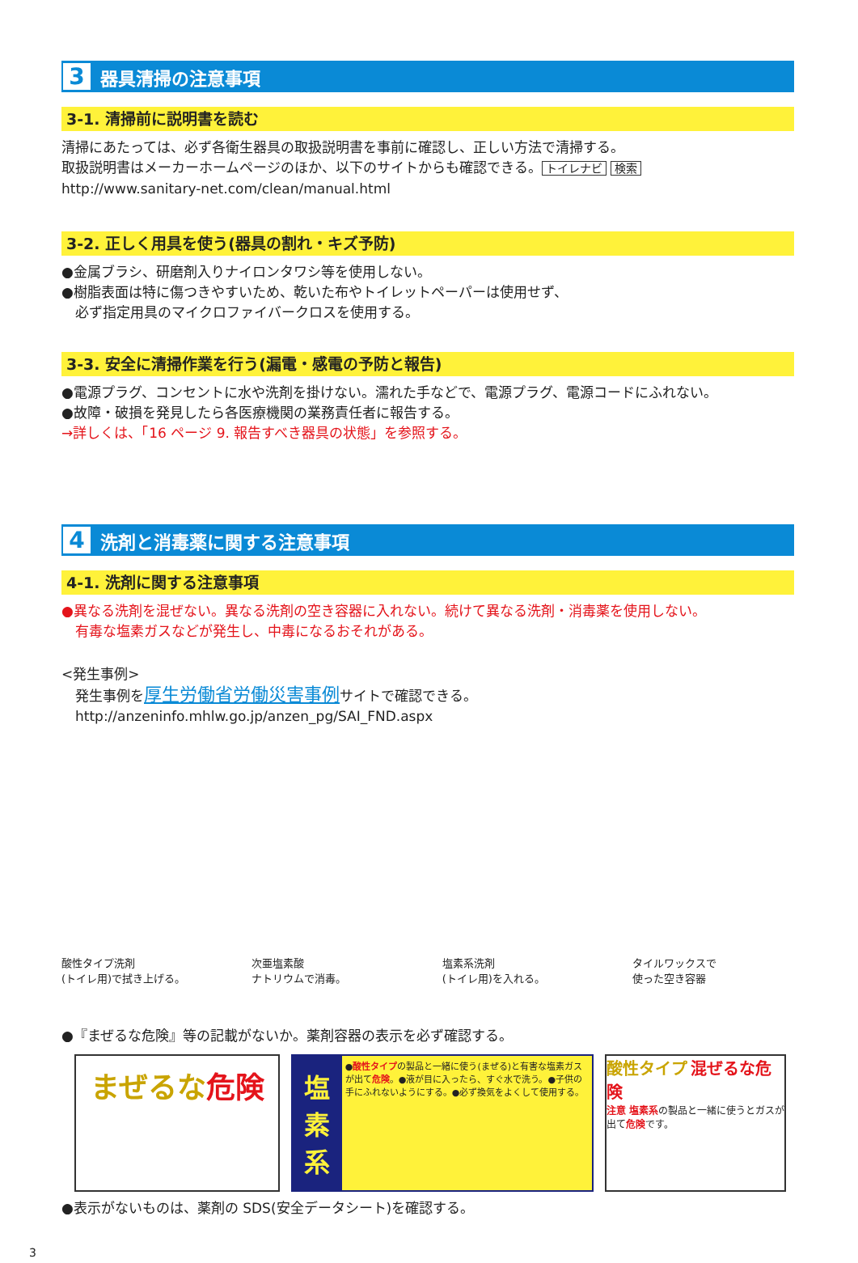3 器具清掃の注意事項
3-1. 清掃前に説明書を読む
清掃にあたっては、必ず各衛生器具の取扱説明書を事前に確認し、正しい方法で清掃する。
取扱説明書はメーカーホームページのほか、以下のサイトからも確認できる。 トイレナビ 検索
http://www.sanitary-net.com/clean/manual.html
3-2. 正しく用具を使う(器具の割れ・キズ予防)
●金属ブラシ、研磨剤入りナイロンタワシ等を使用しない。
●樹脂表面は特に傷つきやすいため、乾いた布やトイレットペーパーは使用せず、
　必ず指定用具のマイクロファイバークロスを使用する。
3-3. 安全に清掃作業を行う(漏電・感電の予防と報告)
●電源プラグ、コンセントに水や洗剤を掛けない。濡れた手などで、電源プラグ、電源コードにふれない。
●故障・破損を発見したら各医療機関の業務責任者に報告する。
→詳しくは、「16 ページ 9. 報告すべき器具の状態」を参照する。
4 洗剤と消毒薬に関する注意事項
4-1. 洗剤に関する注意事項
●異なる洗剤を混ぜない。異なる洗剤の空き容器に入れない。続けて異なる洗剤・消毒薬を使用しない。
　有毒な塩素ガスなどが発生し、中毒になるおそれがある。
<発生事例>
　発生事例を厚生労働省労働災害事例サイトで確認できる。
　http://anzeninfo.mhlw.go.jp/anzen_pg/SAI_FND.aspx
酸性タイプ洗剤
(トイレ用)で拭き上げる。
次亜塩素酸
ナトリウムで消毒。
塩素系洗剤
(トイレ用)を入れる。
タイルワックスで
使った空き容器
●『まぜるな危険』等の記載がないか。薬剤容器の表示を必ず確認する。
まぜるな危険
塩素系
●酸性タイプの製品と一緒に使う(まぜる)と有害な塩素ガスが出て危険。●液が目に入ったら、すぐ水で洗う。●子供の手にふれないようにする。●必ず換気をよくして使用する。
酸性タイプ 混ぜるな危険
注意 塩素系の製品と一緒に使うとガスが出て危険です。
●表示がないものは、薬剤の SDS(安全データシート)を確認する。
3